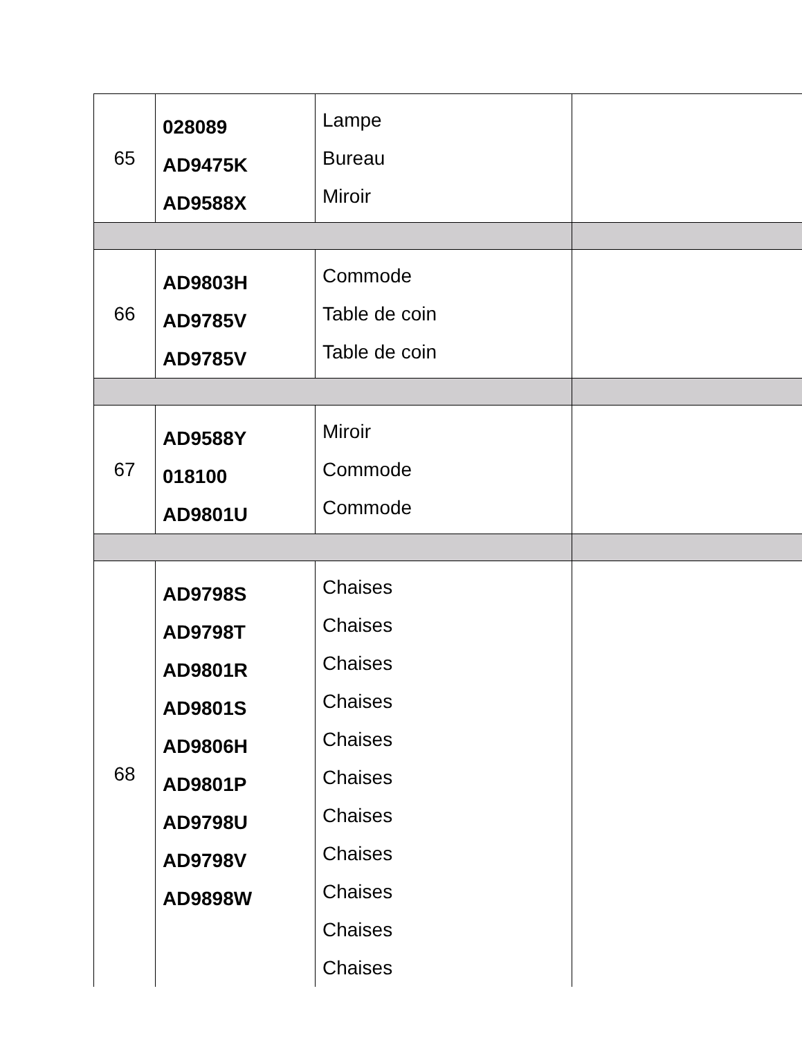| 65 | 028089 AD9475K AD9588X | Lampe Bureau Miroir | |
| 66 | AD9803H AD9785V AD9785V | Commode Table de coin Table de coin | |
| 67 | AD9588Y 018100 AD9801U | Miroir Commode Commode | |
| 68 | AD9798S AD9798T AD9801R AD9801S AD9806H AD9801P AD9798U AD9798V AD9898W | Chaises Chaises Chaises Chaises Chaises Chaises Chaises Chaises Chaises Chaises Chaises | |